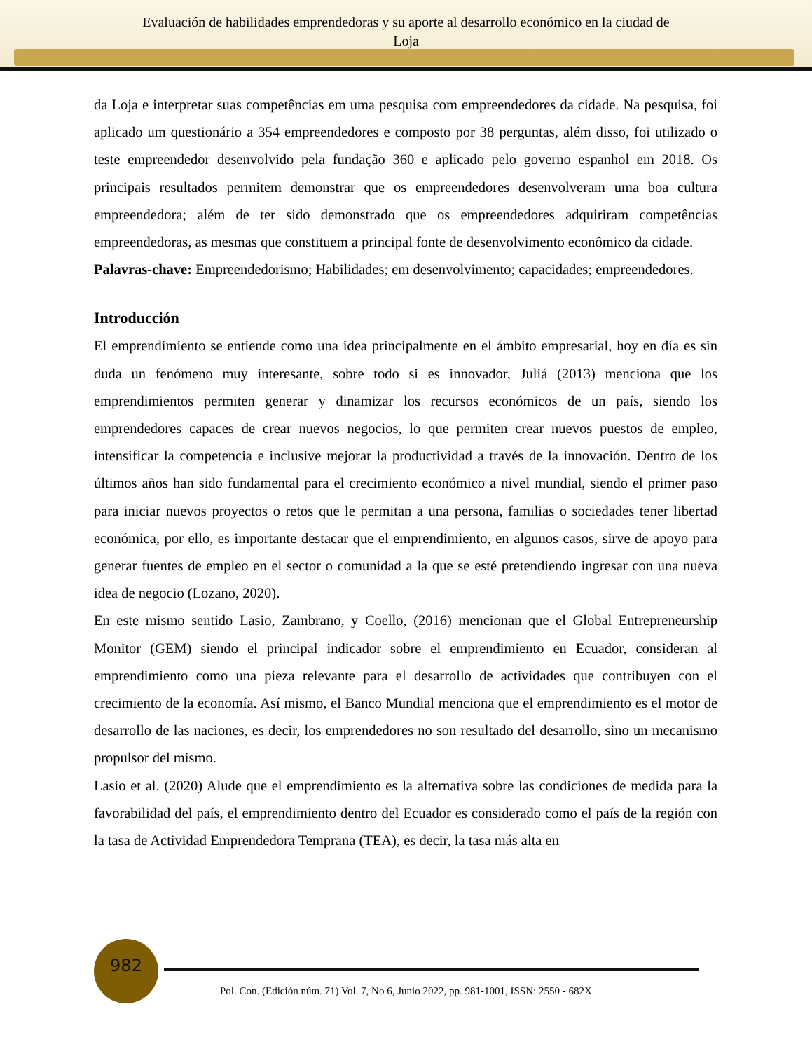Evaluación de habilidades emprendedoras y su aporte al desarrollo económico en la ciudad de
Loja
da Loja e interpretar suas competências em uma pesquisa com empreendedores da cidade. Na pesquisa, foi aplicado um questionário a 354 empreendedores e composto por 38 perguntas, além disso, foi utilizado o teste empreendedor desenvolvido pela fundação 360 e aplicado pelo governo espanhol em 2018. Os principais resultados permitem demonstrar que os empreendedores desenvolveram uma boa cultura empreendedora; além de ter sido demonstrado que os empreendedores adquiriram competências empreendedoras, as mesmas que constituem a principal fonte de desenvolvimento econômico da cidade.
Palavras-chave: Empreendedorismo; Habilidades; em desenvolvimento; capacidades; empreendedores.
Introducción
El emprendimiento se entiende como una idea principalmente en el ámbito empresarial, hoy en día es sin duda un fenómeno muy interesante, sobre todo si es innovador, Juliá (2013) menciona que los emprendimientos permiten generar y dinamizar los recursos económicos de un país, siendo los emprendedores capaces de crear nuevos negocios, lo que permiten crear nuevos puestos de empleo, intensificar la competencia e inclusive mejorar la productividad a través de la innovación. Dentro de los últimos años han sido fundamental para el crecimiento económico a nivel mundial, siendo el primer paso para iniciar nuevos proyectos o retos que le permitan a una persona, familias o sociedades tener libertad económica, por ello, es importante destacar que el emprendimiento, en algunos casos, sirve de apoyo para generar fuentes de empleo en el sector o comunidad a la que se esté pretendiendo ingresar con una nueva idea de negocio (Lozano, 2020).
En este mismo sentido Lasio, Zambrano, y Coello, (2016) mencionan que el Global Entrepreneurship Monitor (GEM) siendo el principal indicador sobre el emprendimiento en Ecuador, consideran al emprendimiento como una pieza relevante para el desarrollo de actividades que contribuyen con el crecimiento de la economía. Así mismo, el Banco Mundial menciona que el emprendimiento es el motor de desarrollo de las naciones, es decir, los emprendedores no son resultado del desarrollo, sino un mecanismo propulsor del mismo.
Lasio et al. (2020) Alude que el emprendimiento es la alternativa sobre las condiciones de medida para la favorabilidad del país, el emprendimiento dentro del Ecuador es considerado como el país de la región con la tasa de Actividad Emprendedora Temprana (TEA), es decir, la tasa más alta en
982
Pol. Con. (Edición núm. 71) Vol. 7, No 6, Junio 2022, pp. 981-1001, ISSN: 2550 - 682X